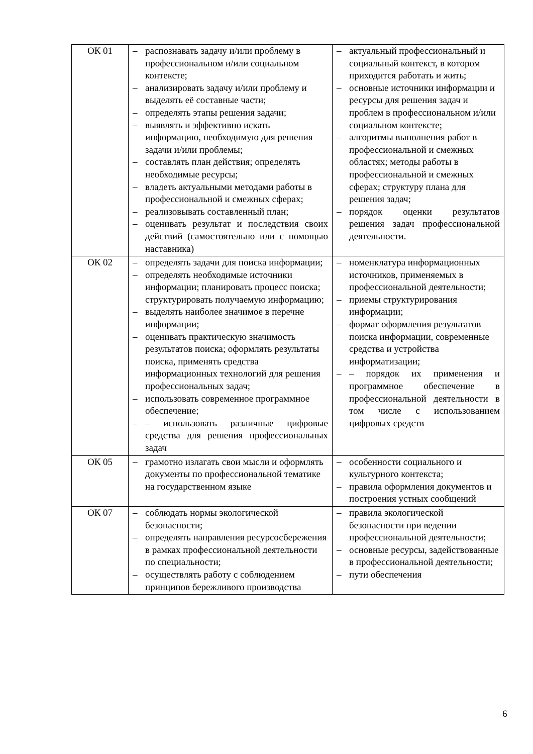| ОК 01 | – распознавать задачу и/или проблему в профессиональном и/или социальном контексте; – анализировать задачу и/или проблему и выделять её составные части; – определять этапы решения задачи; – выявлять и эффективно искать информацию, необходимую для решения задачи и/или проблемы; – составлять план действия; определять необходимые ресурсы; – владеть актуальными методами работы в профессиональной и смежных сферах; – реализовывать составленный план; – оценивать результат и последствия своих действий (самостоятельно или с помощью наставника) | – актуальный профессиональный и социальный контекст, в котором приходится работать и жить; – основные источники информации и ресурсы для решения задач и проблем в профессиональном и/или социальном контексте; – алгоритмы выполнения работ в профессиональной и смежных областях; методы работы в профессиональной и смежных сферах; структуру плана для решения задач; – порядок оценки результатов решения задач профессиональной деятельности. |
| ОК 02 | – определять задачи для поиска информации; – определять необходимые источники информации; планировать процесс поиска; структурировать получаемую информацию; – выделять наиболее значимое в перечне информации; – оценивать практическую значимость результатов поиска; оформлять результаты поиска, применять средства информационных технологий для решения профессиональных задач; – использовать современное программное обеспечение; – – использовать различные цифровые средства для решения профессиональных задач | – номенклатура информационных источников, применяемых в профессиональной деятельности; – приемы структурирования информации; – формат оформления результатов поиска информации, современные средства и устройства информатизации; – – порядок их применения и программное обеспечение в профессиональной деятельности в том числе с использованием цифровых средств |
| ОК 05 | – грамотно излагать свои мысли и оформлять документы по профессиональной тематике на государственном языке | – особенности социального и культурного контекста; – правила оформления документов и построения устных сообщений |
| ОК 07 | – соблюдать нормы экологической безопасности; – определять направления ресурсосбережения в рамках профессиональной деятельности по специальности; – осуществлять работу с соблюдением принципов бережливого производства | – правила экологической безопасности при ведении профессиональной деятельности; – основные ресурсы, задействованные в профессиональной деятельности; – пути обеспечения |
6